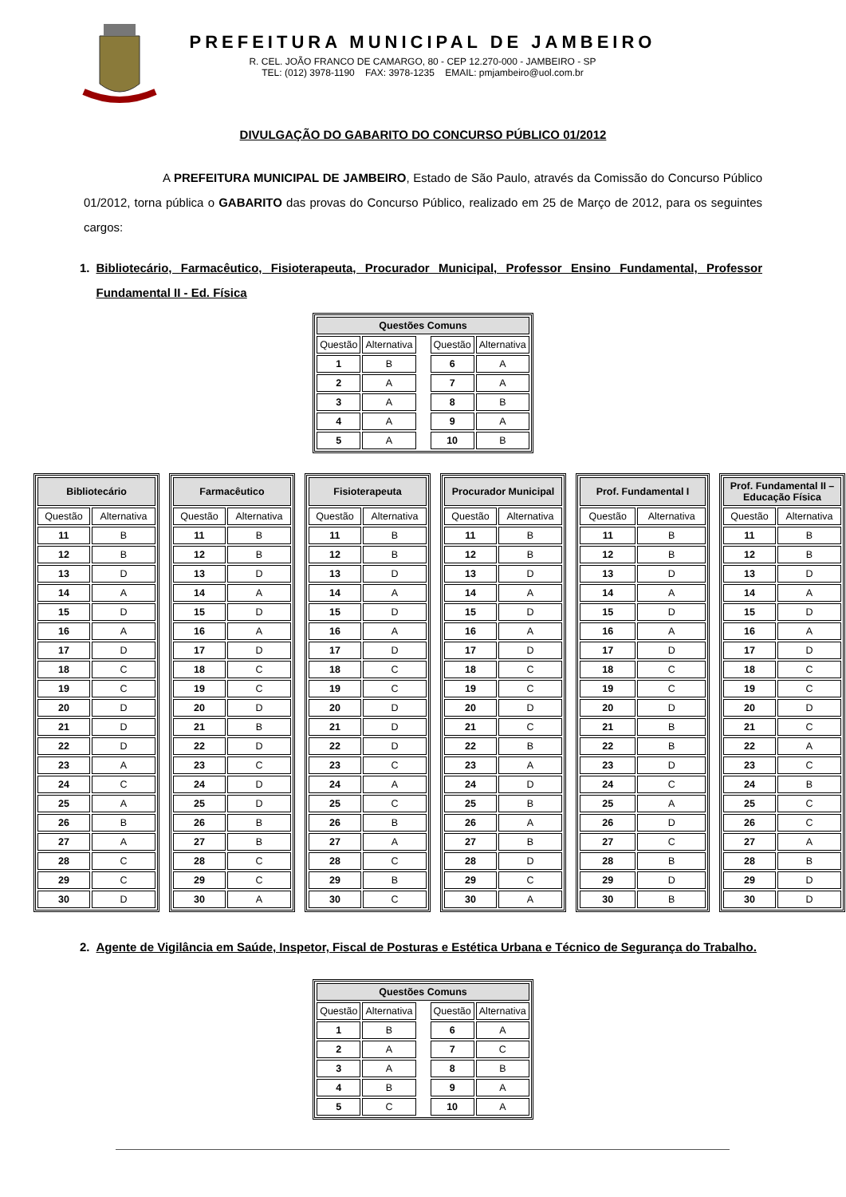PREFEITURA MUNICIPAL DE JAMBEIRO
R. CEL. JOÃO FRANCO DE CAMARGO, 80 - CEP 12.270-000 - JAMBEIRO - SP
TEL: (012) 3978-1190 FAX: 3978-1235 EMAIL: pmjambeiro@uol.com.br
DIVULGAÇÃO DO GABARITO DO CONCURSO PÚBLICO 01/2012
A PREFEITURA MUNICIPAL DE JAMBEIRO, Estado de São Paulo, através da Comissão do Concurso Público 01/2012, torna pública o GABARITO das provas do Concurso Público, realizado em 25 de Março de 2012, para os seguintes cargos:
1. Bibliotecário, Farmacêutico, Fisioterapeuta, Procurador Municipal, Professor Ensino Fundamental, Professor Fundamental II - Ed. Física
| Questões Comuns | | | | |
| --- | --- | --- | --- | --- |
| Questão | Alternativa | | Questão | Alternativa |
| 1 | B | | 6 | A |
| 2 | A | | 7 | A |
| 3 | A | | 8 | B |
| 4 | A | | 9 | A |
| 5 | A | | 10 | B |
| Bibliotecário | |
| --- | --- |
| Questão | Alternativa |
| 11 | B |
| 12 | B |
| 13 | D |
| 14 | A |
| 15 | D |
| 16 | A |
| 17 | D |
| 18 | C |
| 19 | C |
| 20 | D |
| 21 | D |
| 22 | D |
| 23 | A |
| 24 | C |
| 25 | A |
| 26 | B |
| 27 | A |
| 28 | C |
| 29 | C |
| 30 | D |
| Farmacêutico | |
| --- | --- |
| Questão | Alternativa |
| 11 | B |
| 12 | B |
| 13 | D |
| 14 | A |
| 15 | D |
| 16 | A |
| 17 | D |
| 18 | C |
| 19 | C |
| 20 | D |
| 21 | B |
| 22 | D |
| 23 | C |
| 24 | D |
| 25 | D |
| 26 | B |
| 27 | B |
| 28 | C |
| 29 | C |
| 30 | A |
| Fisioterapeuta | |
| --- | --- |
| Questão | Alternativa |
| 11 | B |
| 12 | B |
| 13 | D |
| 14 | A |
| 15 | D |
| 16 | A |
| 17 | D |
| 18 | C |
| 19 | C |
| 20 | D |
| 21 | D |
| 22 | D |
| 23 | C |
| 24 | A |
| 25 | C |
| 26 | B |
| 27 | A |
| 28 | C |
| 29 | B |
| 30 | C |
| Procurador Municipal | |
| --- | --- |
| Questão | Alternativa |
| 11 | B |
| 12 | B |
| 13 | D |
| 14 | A |
| 15 | D |
| 16 | A |
| 17 | D |
| 18 | C |
| 19 | C |
| 20 | D |
| 21 | C |
| 22 | B |
| 23 | A |
| 24 | D |
| 25 | B |
| 26 | A |
| 27 | B |
| 28 | D |
| 29 | C |
| 30 | A |
| Prof. Fundamental I | |
| --- | --- |
| Questão | Alternativa |
| 11 | B |
| 12 | B |
| 13 | D |
| 14 | A |
| 15 | D |
| 16 | A |
| 17 | D |
| 18 | C |
| 19 | C |
| 20 | D |
| 21 | B |
| 22 | B |
| 23 | D |
| 24 | C |
| 25 | A |
| 26 | D |
| 27 | C |
| 28 | B |
| 29 | D |
| 30 | B |
| Prof. Fundamental II – Educação Física | |
| --- | --- |
| Questão | Alternativa |
| 11 | B |
| 12 | B |
| 13 | D |
| 14 | A |
| 15 | D |
| 16 | A |
| 17 | D |
| 18 | C |
| 19 | C |
| 20 | D |
| 21 | C |
| 22 | A |
| 23 | C |
| 24 | B |
| 25 | C |
| 26 | C |
| 27 | A |
| 28 | B |
| 29 | D |
| 30 | D |
2. Agente de Vigilância em Saúde, Inspetor, Fiscal de Posturas e Estética Urbana e Técnico de Segurança do Trabalho.
| Questões Comuns | | | | |
| --- | --- | --- | --- | --- |
| Questão | Alternativa | | Questão | Alternativa |
| 1 | B | | 6 | A |
| 2 | A | | 7 | C |
| 3 | A | | 8 | B |
| 4 | B | | 9 | A |
| 5 | C | | 10 | A |